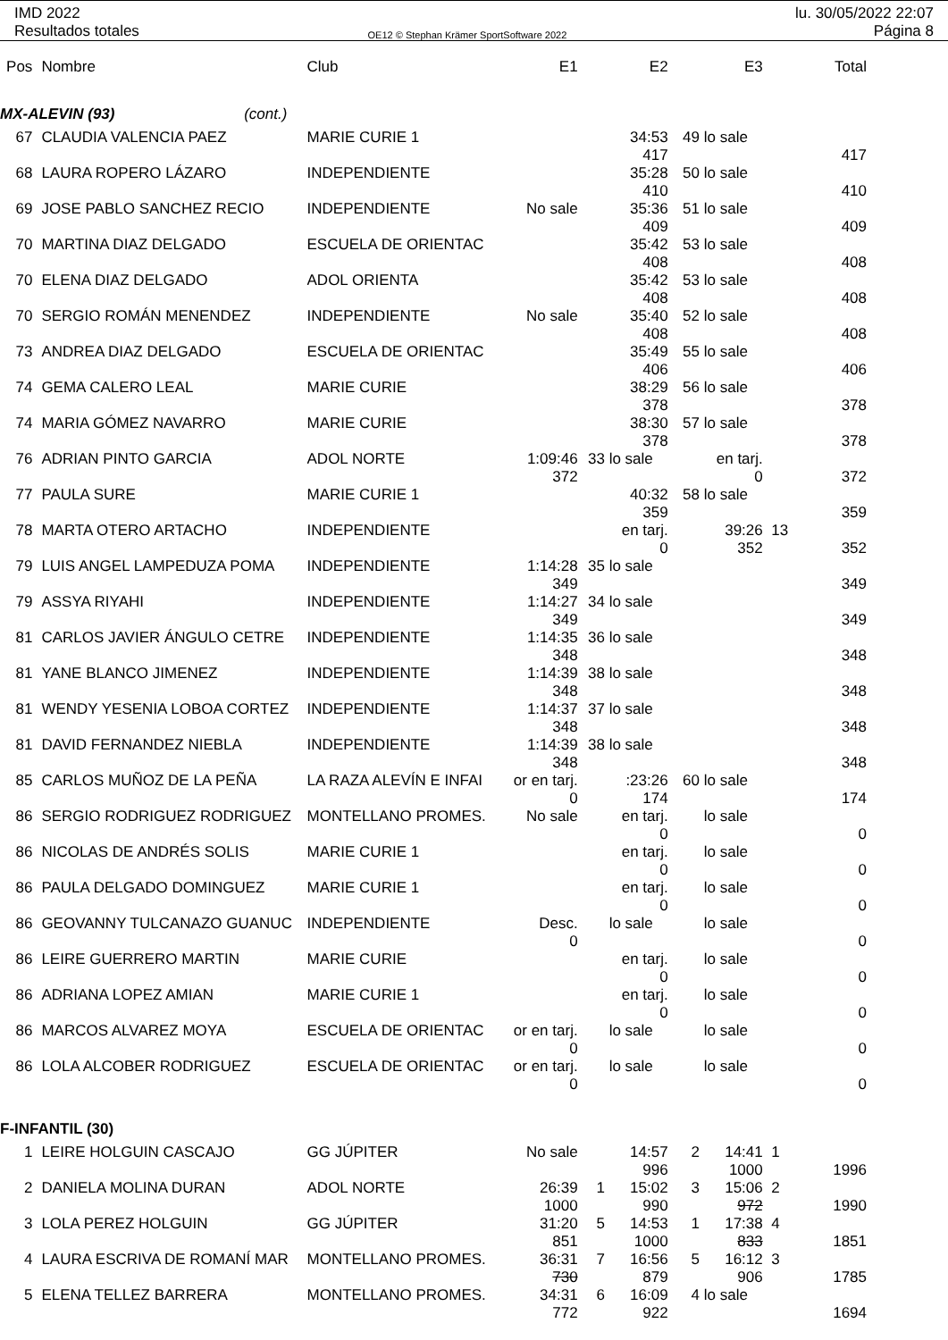IMD 2022
Resultados totales
OE12 © Stephan Krämer SportSoftware 2022
lu. 30/05/2022 22:07
Página 8
| Pos | Nombre | Club | E1 | | E2 | | E3 | | Total |
| --- | --- | --- | --- | --- | --- | --- | --- | --- | --- |
| MX-ALEVIN (93) (cont.) | | | | | | | | | |
| 67 | CLAUDIA VALENCIA PAEZ | MARIE CURIE 1 | | | 34:53 417 | 49 | lo sale | | 417 |
| 68 | LAURA ROPERO LÁZARO | INDEPENDIENTE | | | 35:28 410 | 50 | lo sale | | 410 |
| 69 | JOSE PABLO SANCHEZ RECIO | INDEPENDIENTE | No sale | | 35:36 409 | 51 | lo sale | | 409 |
| 70 | MARTINA DIAZ DELGADO | ESCUELA DE ORIENTAC | | | 35:42 408 | 53 | lo sale | | 408 |
| 70 | ELENA DIAZ DELGADO | ADOL ORIENTA | | | 35:42 408 | 53 | lo sale | | 408 |
| 70 | SERGIO ROMÁN MENENDEZ | INDEPENDIENTE | No sale | | 35:40 408 | 52 | lo sale | | 408 |
| 73 | ANDREA DIAZ DELGADO | ESCUELA DE ORIENTAC | | | 35:49 406 | 55 | lo sale | | 406 |
| 74 | GEMA CALERO LEAL | MARIE CURIE | | | 38:29 378 | 56 | lo sale | | 378 |
| 74 | MARIA GÓMEZ NAVARRO | MARIE CURIE | | | 38:30 378 | 57 | lo sale | | 378 |
| 76 | ADRIAN PINTO GARCIA | ADOL NORTE | 1:09:46 372 | 33 | lo sale | | en tarj. 0 | | 372 |
| 77 | PAULA SURE | MARIE CURIE 1 | | | 40:32 359 | 58 | lo sale | | 359 |
| 78 | MARTA OTERO ARTACHO | INDEPENDIENTE | | | en tarj. 0 | | 39:26 352 | 13 | 352 |
| 79 | LUIS ANGEL LAMPEDUZA POMA | INDEPENDIENTE | 1:14:28 349 | 35 | lo sale | | | | 349 |
| 79 | ASSYA RIYAHI | INDEPENDIENTE | 1:14:27 349 | 34 | lo sale | | | | 349 |
| 81 | CARLOS JAVIER ÁNGULO CETRE | INDEPENDIENTE | 1:14:35 348 | 36 | lo sale | | | | 348 |
| 81 | YANE BLANCO JIMENEZ | INDEPENDIENTE | 1:14:39 348 | 38 | lo sale | | | | 348 |
| 81 | WENDY YESENIA LOBOA CORTEZ | INDEPENDIENTE | 1:14:37 348 | 37 | lo sale | | | | 348 |
| 81 | DAVID FERNANDEZ NIEBLA | INDEPENDIENTE | 1:14:39 348 | 38 | lo sale | | | | 348 |
| 85 | CARLOS MUÑOZ DE LA PEÑA | LA RAZA ALEVÍN E INFAI | or en tarj. 0 | | :23:26 174 | 60 | lo sale | | 174 |
| 86 | SERGIO RODRIGUEZ RODRIGUEZ | MONTELLANO PROMES. | No sale | | en tarj. 0 | | lo sale | | 0 |
| 86 | NICOLAS DE ANDRÉS SOLIS | MARIE CURIE 1 | | | en tarj. 0 | | lo sale | | 0 |
| 86 | PAULA DELGADO DOMINGUEZ | MARIE CURIE 1 | | | en tarj. 0 | | lo sale | | 0 |
| 86 | GEOVANNY TULCANAZO GUANUC | INDEPENDIENTE | Desc. 0 | | lo sale | | lo sale | | 0 |
| 86 | LEIRE GUERRERO MARTIN | MARIE CURIE | | | en tarj. 0 | | lo sale | | 0 |
| 86 | ADRIANA LOPEZ AMIAN | MARIE CURIE 1 | | | en tarj. 0 | | lo sale | | 0 |
| 86 | MARCOS ALVAREZ MOYA | ESCUELA DE ORIENTAC | or en tarj. 0 | | lo sale | | lo sale | | 0 |
| 86 | LOLA ALCOBER RODRIGUEZ | ESCUELA DE ORIENTAC | or en tarj. 0 | | lo sale | | lo sale | | 0 |
| F-INFANTIL (30) | | | | | | | | | |
| 1 | LEIRE HOLGUIN CASCAJO | GG JÚPITER | No sale | | 14:57 996 | 2 | 14:41 1000 | 1 | 1996 |
| 2 | DANIELA MOLINA DURAN | ADOL NORTE | 26:39 1000 | 1 | 15:02 990 | 3 | 15:06 972 | 2 | 1990 |
| 3 | LOLA PEREZ HOLGUIN | GG JÚPITER | 31:20 851 | 5 | 14:53 1000 | 1 | 17:38 833 | 4 | 1851 |
| 4 | LAURA ESCRIVA DE ROMANÍ MAR | MONTELLANO PROMES. | 36:31 730 | 7 | 16:56 879 | 5 | 16:12 906 | 3 | 1785 |
| 5 | ELENA TELLEZ BARRERA | MONTELLANO PROMES. | 34:31 772 | 6 | 16:09 922 | 4 | lo sale | | 1694 |